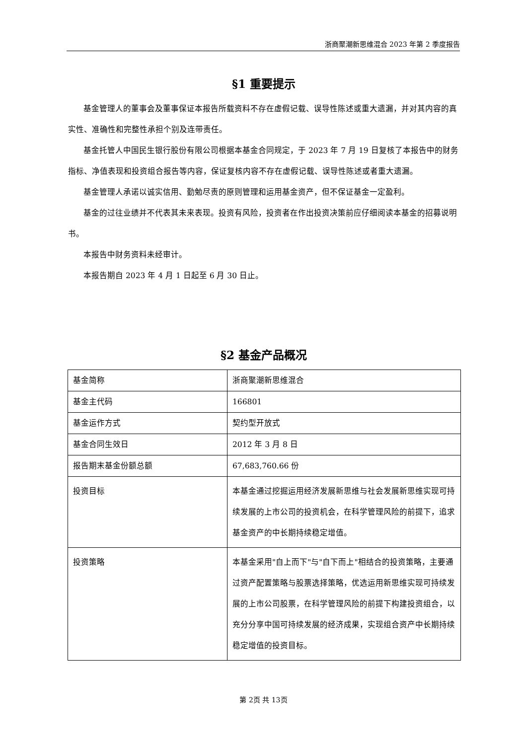浙商聚潮新思维混合 2023 年第 2 季度报告
§1 重要提示
基金管理人的董事会及董事保证本报告所载资料不存在虚假记载、误导性陈述或重大遗漏，并对其内容的真实性、准确性和完整性承担个别及连带责任。
基金托管人中国民生银行股份有限公司根据本基金合同规定，于 2023 年 7 月 19 日复核了本报告中的财务指标、净值表现和投资组合报告等内容，保证复核内容不存在虚假记载、误导性陈述或者重大遗漏。
基金管理人承诺以诚实信用、勤勉尽责的原则管理和运用基金资产，但不保证基金一定盈利。
基金的过往业绩并不代表其未来表现。投资有风险，投资者在作出投资决策前应仔细阅读本基金的招募说明书。
本报告中财务资料未经审计。
本报告期自 2023 年 4 月 1 日起至 6 月 30 日止。
§2 基金产品概况
| 基金简称 | 浙商聚潮新思维混合 |
| 基金主代码 | 166801 |
| 基金运作方式 | 契约型开放式 |
| 基金合同生效日 | 2012 年 3 月 8 日 |
| 报告期末基金份额总额 | 67,683,760.66 份 |
| 投资目标 | 本基金通过挖掘运用经济发展新思维与社会发展新思维实现可持续发展的上市公司的投资机会，在科学管理风险的前提下，追求基金资产的中长期持续稳定增值。 |
| 投资策略 | 本基金采用"自上而下"与"自下而上"相结合的投资策略，主要通过资产配置策略与股票选择策略，优选运用新思维实现可持续发展的上市公司股票，在科学管理风险的前提下构建投资组合，以充分分享中国可持续发展的经济成果，实现组合资产中长期持续稳定增值的投资目标。 |
第 2页 共 13页